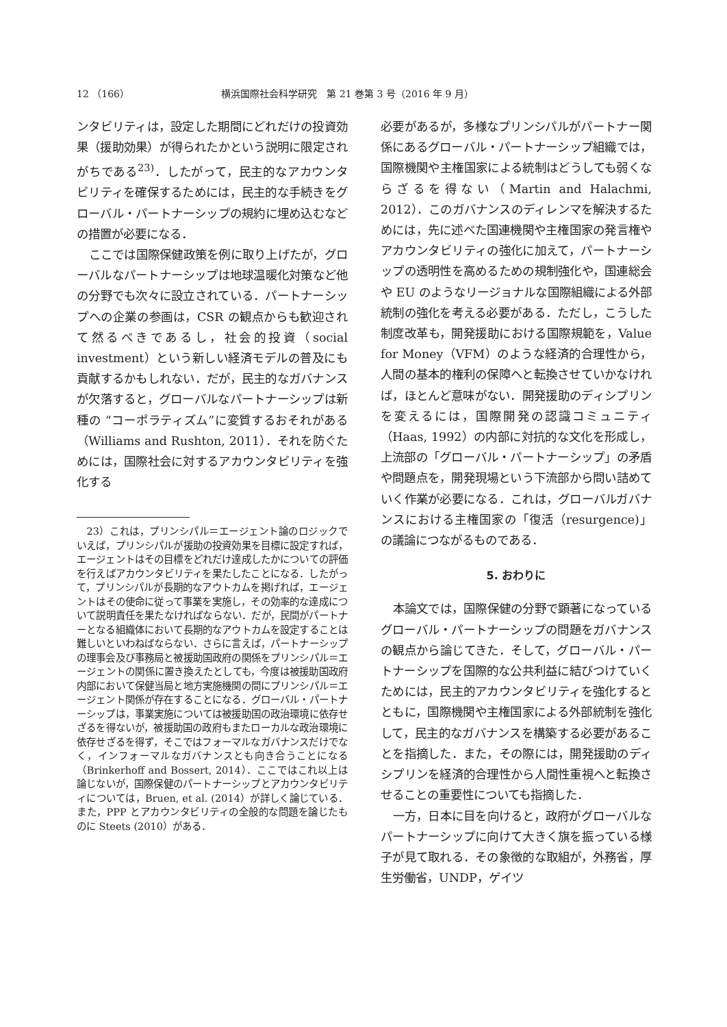12 （166） 横浜国際社会科学研究　第 21 巻第 3 号（2016 年 9 月）
ンタビリティは，設定した期間にどれだけの投資効果（援助効果）が得られたかという説明に限定されがちである<sup>23)</sup>．したがって，民主的なアカウンタビリティを確保するためには，民主的な手続きをグローバル・パートナーシップの規約に埋め込むなどの措置が必要になる．
ここでは国際保健政策を例に取り上げたが，グローバルなパートナーシップは地球温暖化対策など他の分野でも次々に設立されている．パートナーシップへの企業の参画は，CSR の観点からも歓迎されて然るべきであるし，社会的投資（social investment）という新しい経済モデルの普及にも貢献するかもしれない．だが，民主的なガバナンスが欠落すると，グローバルなパートナーシップは新種の “コーポラティズム”に変質するおそれがある（Williams and Rushton, 2011）．それを防ぐためには，国際社会に対するアカウンタビリティを強化する
　23）これは，プリンシパル＝エージェント論のロジックでいえば，プリンシパルが援助の投資効果を目標に設定すれば，エージェントはその目標をどれだけ達成したかについての評価を行えばアカウンタビリティを果たしたことになる．したがって，プリンシパルが長期的なアウトカムを掲げれば，エージェントはその使命に従って事業を実施し，その効率的な達成について説明責任を果たなければならない．だが，民間がパートナーとなる組織体において長期的なアウトカムを設定することは難しいといわねばならない．さらに言えば，パートナーシップの理事会及び事務局と被援助国政府の関係をプリンシパル＝エージェントの関係に置き換えたとしても，今度は被援助国政府内部において保健当局と地方実施機関の間にプリンシパル＝エージェント関係が存在することになる．グローバル・パートナーシップは，事業実施については被援助国の政治環境に依存せざるを得ないが，被援助国の政府もまたローカルな政治環境に依存せざるを得ず，そこではフォーマルなガバナンスだけでなく，インフォーマルなガバナンスとも向き合うことになる（Brinkerhoff and Bossert, 2014）．ここではこれ以上は論じないが，国際保健のパートナーシップとアカウンタビリティについては，Bruen, et al. (2014）が詳しく論じている．また，PPP とアカウンタビリティの全般的な問題を論じたものに Steets (2010）がある．
必要があるが，多様なプリンシパルがパートナー関係にあるグローバル・パートナーシップ組織では，国際機関や主権国家による統制はどうしても弱くならざるを得ない（Martin and Halachmi, 2012）．このガバナンスのディレンマを解決するためには，先に述べた国連機関や主権国家の発言権やアカウンタビリティの強化に加えて，パートナーシップの透明性を高めるための規制強化や，国連総会や EU のようなリージョナルな国際組織による外部統制の強化を考える必要がある．ただし，こうした制度改革も，開発援助における国際規範を，Value for Money（VFM）のような経済的合理性から，人間の基本的権利の保障へと転換させていかなければ，ほとんど意味がない．開発援助のディシプリンを変えるには，国際開発の認識コミュニティ（Haas, 1992）の内部に対抗的な文化を形成し，上流部の「グローバル・パートナーシップ」の矛盾や問題点を，開発現場という下流部から問い詰めていく作業が必要になる．これは，グローバルガバナンスにおける主権国家の「復活（resurgence)」の議論につながるものである．
5. おわりに
本論文では，国際保健の分野で顕著になっているグローバル・パートナーシップの問題をガバナンスの観点から論じてきた．そして，グローバル・パートナーシップを国際的な公共利益に結びつけていくためには，民主的アカウンタビリティを強化するとともに，国際機関や主権国家による外部統制を強化して，民主的なガバナンスを構築する必要があることを指摘した．また，その際には，開発援助のディシプリンを経済的合理性から人間性重視へと転換させることの重要性についても指摘した．
一方，日本に目を向けると，政府がグローバルなパートナーシップに向けて大きく旗を振っている様子が見て取れる．その象徴的な取組が，外務省，厚生労働省，UNDP，ゲイツ